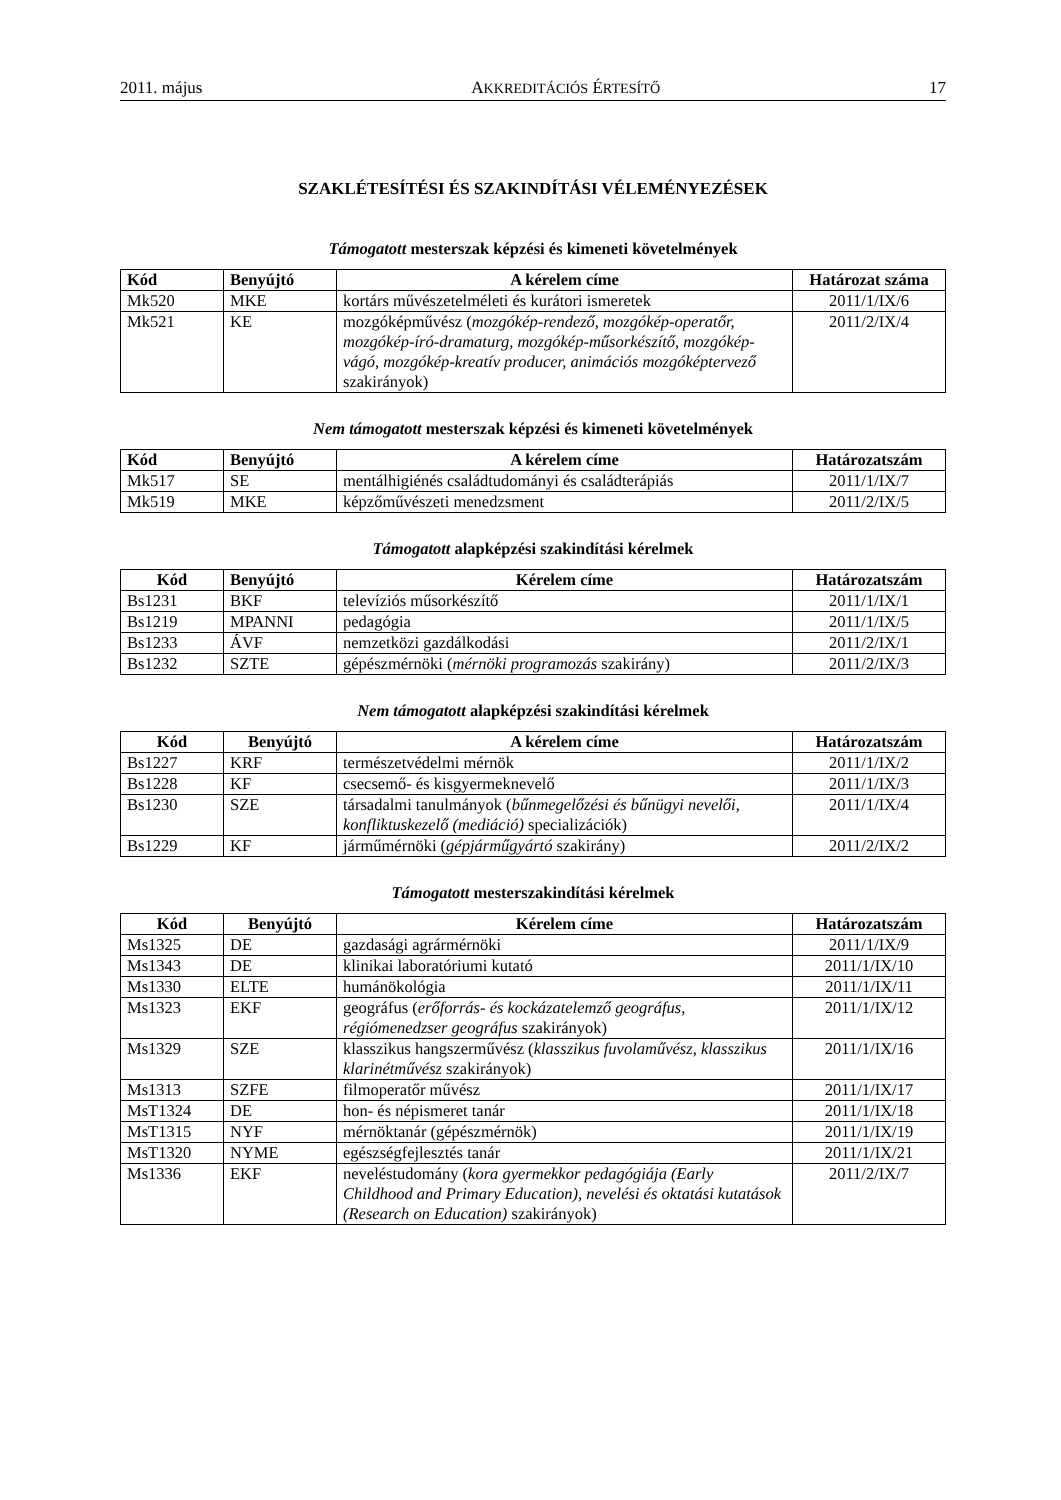2011. május AKKREDITÁCIÓS ÉRTESÍTŐ 17
SZAKLÉTESÍTÉSI ÉS SZAKINDÍTÁSI VÉLEMÉNYEZÉSEK
Támogatott mesterszak képzési és kimeneti követelmények
| Kód | Benyújtó | A kérelem címe | Határozat száma |
| --- | --- | --- | --- |
| Mk520 | MKE | kortárs művészetelméleti és kurátori ismeretek | 2011/1/IX/6 |
| Mk521 | KE | mozgóképművész ( mozgókép-rendező, mozgókép-operatőr, mozgókép-író-dramaturg, mozgókép-műsorkészítő, mozgókép-vágó, mozgókép-kreatív producer, animációs mozgóképtervező szakirányok) | 2011/2/IX/4 |
Nem támogatott mesterszak képzési és kimeneti követelmények
| Kód | Benyújtó | A kérelem címe | Határozatszám |
| --- | --- | --- | --- |
| Mk517 | SE | mentálhigiénés családtudományi és családterápiás | 2011/1/IX/7 |
| Mk519 | MKE | képzőművészeti menedzsment | 2011/2/IX/5 |
Támogatott alapképzési szakindítási kérelmek
| Kód | Benyújtó | Kérelem címe | Határozatszám |
| --- | --- | --- | --- |
| Bs1231 | BKF | televíziós műsorkészítő | 2011/1/IX/1 |
| Bs1219 | MPANNI | pedagógia | 2011/1/IX/5 |
| Bs1233 | ÁVF | nemzetközi gazdálkodási | 2011/2/IX/1 |
| Bs1232 | SZTE | gépészmérnöki ( mérnöki programozás szakirány) | 2011/2/IX/3 |
Nem támogatott alapképzési szakindítási kérelmek
| Kód | Benyújtó | A kérelem címe | Határozatszám |
| --- | --- | --- | --- |
| Bs1227 | KRF | természetvédelmi mérnök | 2011/1/IX/2 |
| Bs1228 | KF | csecsemő- és kisgyermeknevelő | 2011/1/IX/3 |
| Bs1230 | SZE | társadalmi tanulmányok ( bűnmegelőzési és bűnügyi nevelői, konfliktuskezelő (mediáció) specializációk) | 2011/1/IX/4 |
| Bs1229 | KF | járműmérnöki ( gépjárműgyártó szakirány) | 2011/2/IX/2 |
Támogatott mesterszakindítási kérelmek
| Kód | Benyújtó | Kérelem címe | Határozatszám |
| --- | --- | --- | --- |
| Ms1325 | DE | gazdasági agrármérnöki | 2011/1/IX/9 |
| Ms1343 | DE | klinikai laboratóriumi kutató | 2011/1/IX/10 |
| Ms1330 | ELTE | humánökológia | 2011/1/IX/11 |
| Ms1323 | EKF | geográfus ( erőforrás- és kockázatelemző geográfus, régiómenedzser geográfus szakirányok) | 2011/1/IX/12 |
| Ms1329 | SZE | klasszikus hangszerművész ( klasszikus fuvolaművész, klasszikus klarinétművész szakirányok) | 2011/1/IX/16 |
| Ms1313 | SZFE | filmoperatőr művész | 2011/1/IX/17 |
| MsT1324 | DE | hon- és népismeret tanár | 2011/1/IX/18 |
| MsT1315 | NYF | mérnöktanár (gépészmérnök) | 2011/1/IX/19 |
| MsT1320 | NYME | egészségfejlesztés tanár | 2011/1/IX/21 |
| Ms1336 | EKF | neveléstudomány ( kora gyermekkor pedagógiája (Early Childhood and Primary Education), nevelési és oktatási kutatások (Research on Education) szakirányok) | 2011/2/IX/7 |